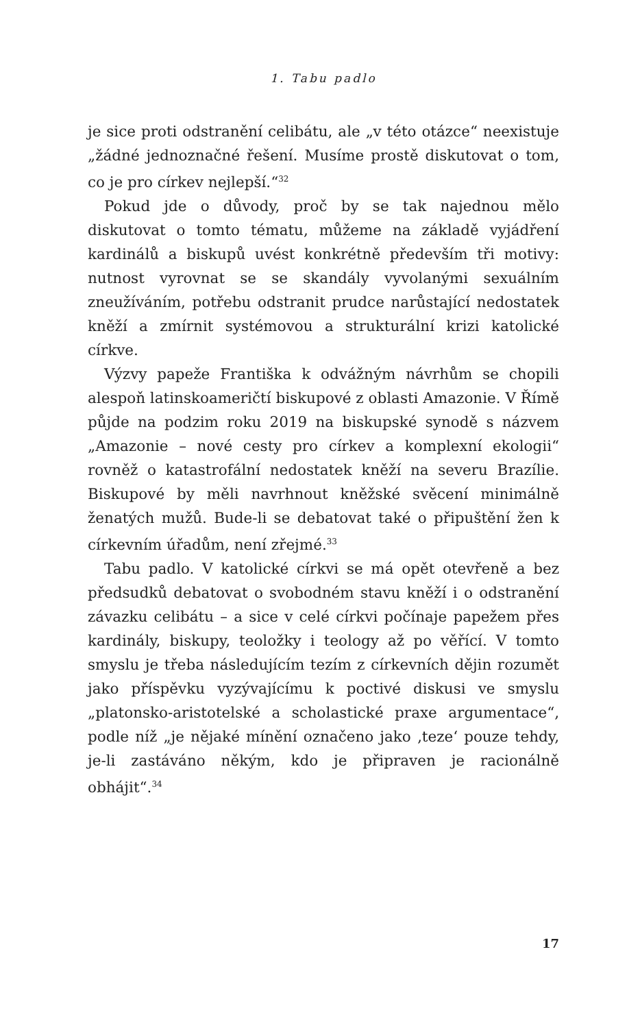1. Tabu padlo
je sice proti odstranění celibátu, ale „v této otázce“ neexistuje „žádné jednoznačné řešení. Musíme prostě diskutovat o tom, co je pro církev nejlepší.“<sup>32</sup>
Pokud jde o důvody, proč by se tak najednou mělo diskutovat o tomto tématu, můžeme na základě vyjádření kardinálů a biskupů uvést konkrétně především tři motivy: nutnost vyrovnat se se skandály vyvolanými sexuálním zneužíváním, potřebu odstranit prudce narůstající nedostatek kněží a zmírnit systémovou a strukturální krizi katolické církve.
Výzvy papeže Františka k odvážným návrhům se chopili alespoň latinskoameričtí biskupové z oblasti Amazonie. V Římě půjde na podzim roku 2019 na biskupské synodě s názvem „Amazonie – nové cesty pro církev a komplexní ekologii“ rovněž o katastrofální nedostatek kněží na severu Brazílie. Biskupové by měli navrhnout kněžské svěcení minimálně ženatých mužů. Bude-li se debatovat také o připuštění žen k církevním úřadům, není zřejmé.<sup>33</sup>
Tabu padlo. V katolické církvi se má opět otevřeně a bez předsudků debatovat o svobodném stavu kněží i o odstranění závazku celibátu – a sice v celé církvi počínaje papežem přes kardinály, biskupy, teoložky i teology až po věřící. V tomto smyslu je třeba následujícím tezím z církevních dějin rozumět jako příspěvku vyzývajícímu k poctivé diskusi ve smyslu „platonsko-aristotelské a scholastické praxe argumentace“, podle níž „je nějaké mínění označeno jako ‚teze‘ pouze tehdy, je-li zastáváno někým, kdo je připraven je racionálně obhájit“.<sup>34</sup>
17